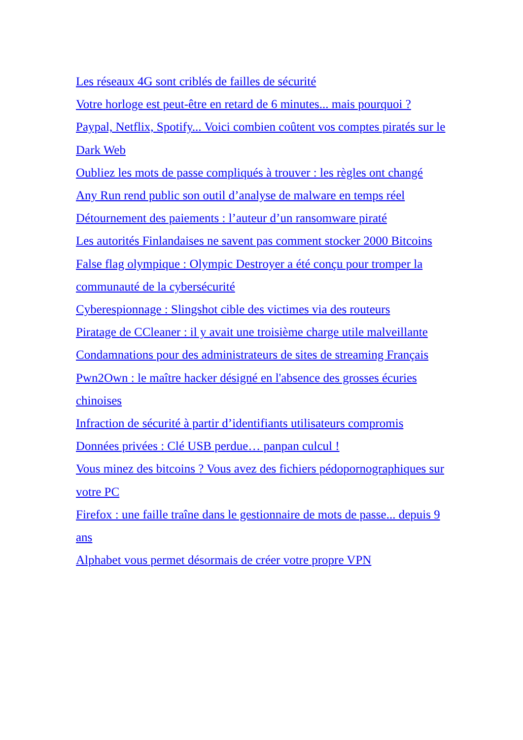Les réseaux 4G sont criblés de failles de sécurité
Votre horloge est peut-être en retard de 6 minutes... mais pourquoi ?
Paypal, Netflix, Spotify... Voici combien coûtent vos comptes piratés sur le Dark Web
Oubliez les mots de passe compliqués à trouver : les règles ont changé
Any Run rend public son outil d’analyse de malware en temps réel
Détournement des paiements : l’auteur d’un ransomware piraté
Les autorités Finlandaises ne savent pas comment stocker 2000 Bitcoins
False flag olympique : Olympic Destroyer a été conçu pour tromper la communauté de la cybersécurité
Cyberespionnage : Slingshot cible des victimes via des routeurs
Piratage de CCleaner : il y avait une troisième charge utile malveillante
Condamnations pour des administrateurs de sites de streaming Français
Pwn2Own : le maître hacker désigné en l'absence des grosses écuries chinoises
Infraction de sécurité à partir d’identifiants utilisateurs compromis
Données privées : Clé USB perdue… panpan culcul !
Vous minez des bitcoins ? Vous avez des fichiers pédopornographiques sur votre PC
Firefox : une faille traîne dans le gestionnaire de mots de passe... depuis 9 ans
Alphabet vous permet désormais de créer votre propre VPN